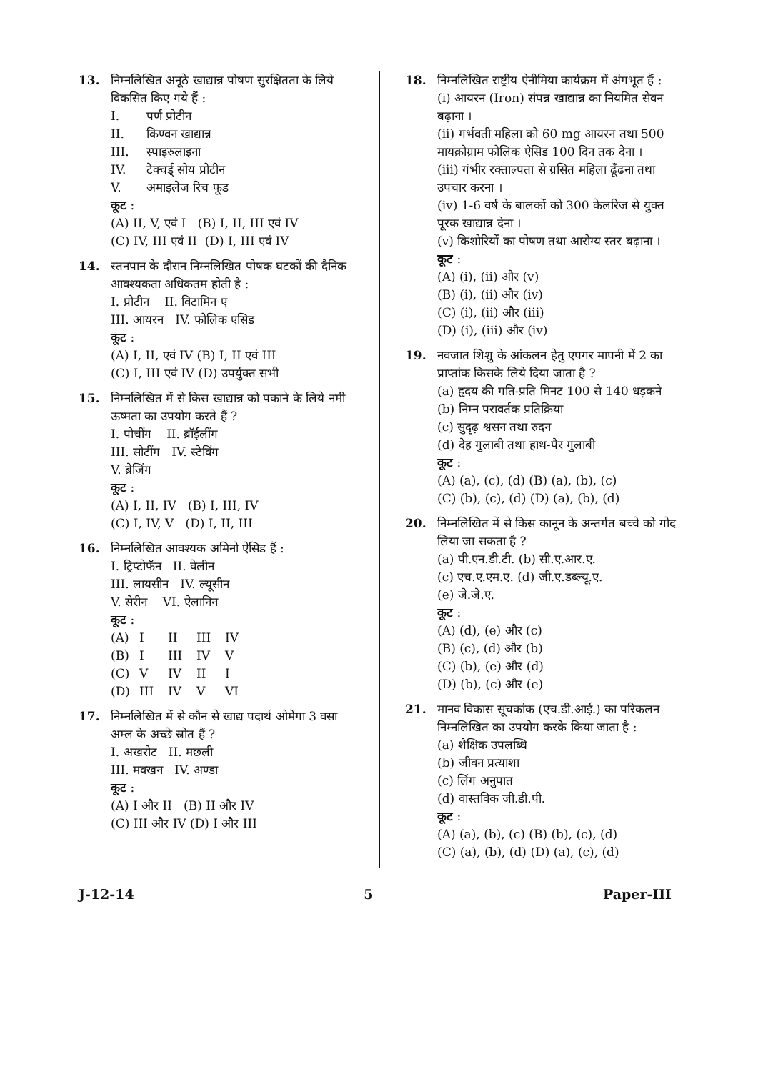13. निम्नलिखित अनूठे खाद्यान्न पोषण सुरक्षितता के लिये विकसित किए गये हैं :
I. पर्ण प्रोटीन
II. किण्वन खाद्यान्न
III. स्पाइरुलाइना
IV. टेक्चर्ड् सोय प्रोटीन
V. अमाइलेज रिच फूड
कूट :
(A) II, V, एवं I (B) I, II, III एवं IV
(C) IV, III एवं II (D) I, III एवं IV
14. स्तनपान के दौरान निम्नलिखित पोषक घटकों की दैनिक आवश्यकता अधिकतम होती है :
I. प्रोटीन II. विटामिन ए
III. आयरन IV. फोलिक एसिड
कूट :
(A) I, II, एवं IV (B) I, II एवं III
(C) I, III एवं IV (D) उपर्युक्त सभी
15. निम्नलिखित में से किस खाद्यान्न को पकाने के लिये नमी ऊष्मता का उपयोग करते हैं ?
I. पोचींग II. ब्रॉईलींग
III. सोटींग IV. स्टेविंग
V. ब्रेजिंग
कूट :
(A) I, II, IV (B) I, III, IV
(C) I, IV, V (D) I, II, III
16. निम्नलिखित आवश्यक अमिनो ऐसिड हैं :
I. ट्रिप्टोफॅन II. वेलीन
III. लायसीन IV. ल्यूसीन
V. सेरीन VI. ऐलानिन
कूट :
(A) I II III IV (B) I III IV V (C) V IV II I (D) III IV V VI
17. निम्नलिखित में से कौन से खाद्य पदार्थ ओमेगा 3 वसा अम्ल के अच्छे स्रोत हैं ?
I. अखरोट II. मछली
III. मक्खन IV. अण्डा
कूट :
(A) I और II (B) II और IV
(C) III और IV (D) I और III
18. निम्नलिखित राष्ट्रीय ऐनीमिया कार्यक्रम में अंगभूत हैं :
(i) आयरन (Iron) संपन्न खाद्यान्न का नियमित सेवन बढ़ाना ।
(ii) गर्भवती महिला को 60 mg आयरन तथा 500 मायक्रोग्राम फोलिक ऐसिड 100 दिन तक देना ।
(iii) गंभीर रक्ताल्पता से ग्रसित महिला ढूँढना तथा उपचार करना ।
(iv) 1-6 वर्ष के बालकों को 300 केलरिज से युक्त पूरक खाद्यान्न देना ।
(v) किशोरियों का पोषण तथा आरोग्य स्तर बढ़ाना ।
कूट :
(A) (i), (ii) और (v)
(B) (i), (ii) और (iv)
(C) (i), (ii) और (iii)
(D) (i), (iii) और (iv)
19. नवजात शिशु के आंकलन हेतु एपगर मापनी में 2 का प्राप्तांक किसके लिये दिया जाता है ?
(a) हृदय की गति-प्रति मिनट 100 से 140 धड़कने
(b) निम्न परावर्तक प्रतिक्रिया
(c) सुदृढ़ श्वसन तथा रुदन
(d) देह गुलाबी तथा हाथ-पैर गुलाबी
कूट :
(A) (a), (c), (d) (B) (a), (b), (c)
(C) (b), (c), (d) (D) (a), (b), (d)
20. निम्नलिखित में से किस कानून के अन्तर्गत बच्चे को गोद लिया जा सकता है ?
(a) पी.एन.डी.टी. (b) सी.ए.आर.ए.
(c) एच.ए.एम.ए. (d) जी.ए.डब्ल्यू.ए.
(e) जे.जे.ए.
कूट :
(A) (d), (e) और (c)
(B) (c), (d) और (b)
(C) (b), (e) और (d)
(D) (b), (c) और (e)
21. मानव विकास सूचकांक (एच.डी.आई.) का परिकलन निम्नलिखित का उपयोग करके किया जाता है :
(a) शैक्षिक उपलब्धि
(b) जीवन प्रत्याशा
(c) लिंग अनुपात
(d) वास्तविक जी.डी.पी.
कूट :
(A) (a), (b), (c) (B) (b), (c), (d)
(C) (a), (b), (d) (D) (a), (c), (d)
J-12-14 5 Paper-III